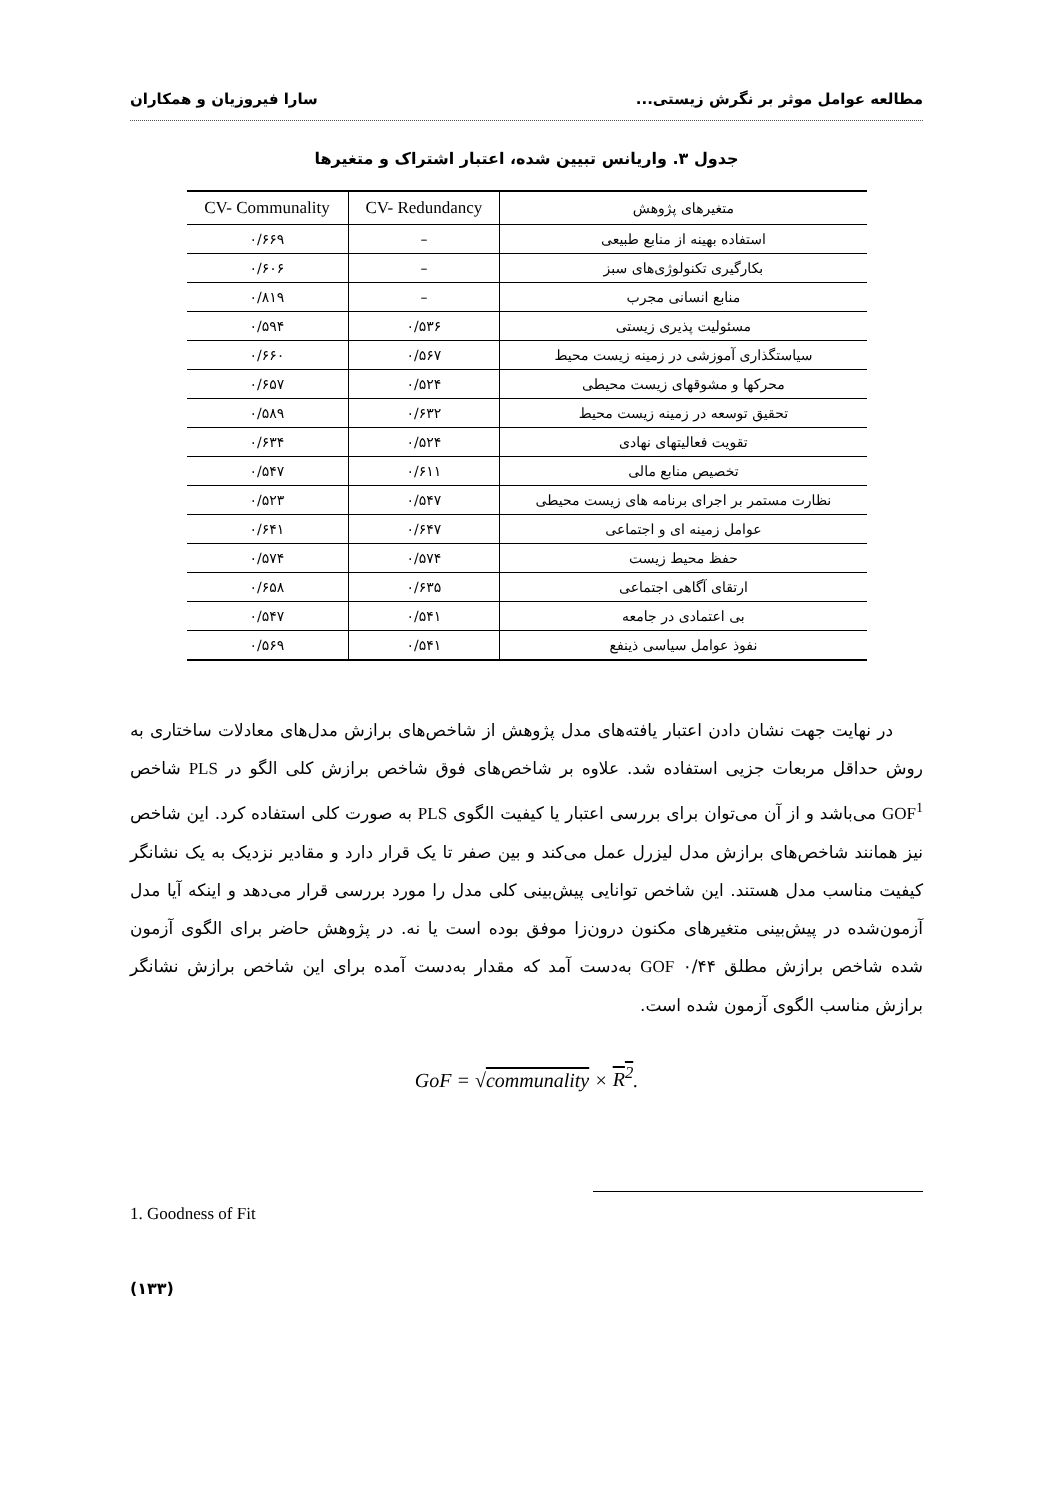مطالعه عوامل موثر بر نگرش زیستی... سارا فیروزیان و همکاران
جدول ۳. واریانس تبیین شده، اعتبار اشتراک و متغیرها
| متغیرهای پژوهش | CV- Redundancy | CV- Communality |
| --- | --- | --- |
| استفاده بهینه از منابع طبیعی | – | ۰/۶۶۹ |
| بکارگیری تکنولوژی‌های سبز | – | ۰/۶۰۶ |
| منابع انسانی مجرب | – | ۰/۸۱۹ |
| مسئولیت پذیری زیستی | ۰/۵۳۶ | ۰/۵۹۴ |
| سیاستگذاری آموزشی در زمینه زیست محیط | ۰/۵۶۷ | ۰/۶۶۰ |
| محرکها و مشوقهای زیست محیطی | ۰/۵۲۴ | ۰/۶۵۷ |
| تحقیق توسعه در زمینه زیست محیط | ۰/۶۳۲ | ۰/۵۸۹ |
| تقویت فعالیتهای نهادی | ۰/۵۲۴ | ۰/۶۳۴ |
| تخصیص منابع مالی | ۰/۶۱۱ | ۰/۵۴۷ |
| نظارت مستمر بر اجرای برنامه های زیست محیطی | ۰/۵۴۷ | ۰/۵۲۳ |
| عوامل زمینه ای و اجتماعی | ۰/۶۴۷ | ۰/۶۴۱ |
| حفظ محیط زیست | ۰/۵۷۴ | ۰/۵۷۴ |
| ارتقای آگاهی اجتماعی | ۰/۶۳۵ | ۰/۶۵۸ |
| بی اعتمادی در جامعه | ۰/۵۴۱ | ۰/۵۴۷ |
| نفوذ عوامل سیاسی ذینفع | ۰/۵۴۱ | ۰/۵۶۹ |
در نهایت جهت نشان دادن اعتبار یافته‌های مدل پژوهش از شاخص‌های برازش مدل‌های معادلات ساختاری به روش حداقل مربعات جزیی استفاده شد. علاوه بر شاخص‌های فوق شاخص برازش کلی الگو در PLS شاخص GOF<sup>1</sup> می‌باشد و از آن می‌توان برای بررسی اعتبار یا کیفیت الگوی PLS به صورت کلی استفاده کرد. این شاخص نیز همانند شاخص‌های برازش مدل لیزرل عمل می‌کند و بین صفر تا یک قرار دارد و مقادیر نزدیک به یک نشانگر کیفیت مناسب مدل هستند. این شاخص توانایی پیش‌بینی کلی مدل را مورد بررسی قرار می‌دهد و اینکه آیا مدل آزمون‌شده در پیش‌بینی متغیرهای مکنون درون‌زا موفق بوده است یا نه. در پژوهش حاضر برای الگوی آزمون شده شاخص برازش مطلق GOF ۰/۴۴ به‌دست آمد که مقدار به‌دست آمده برای این شاخص برازش نشانگر برازش مناسب الگوی آزمون شده است.
GoF = √communality × R<sup>2</sup>.
1. Goodness of Fit
(۱۳۳)